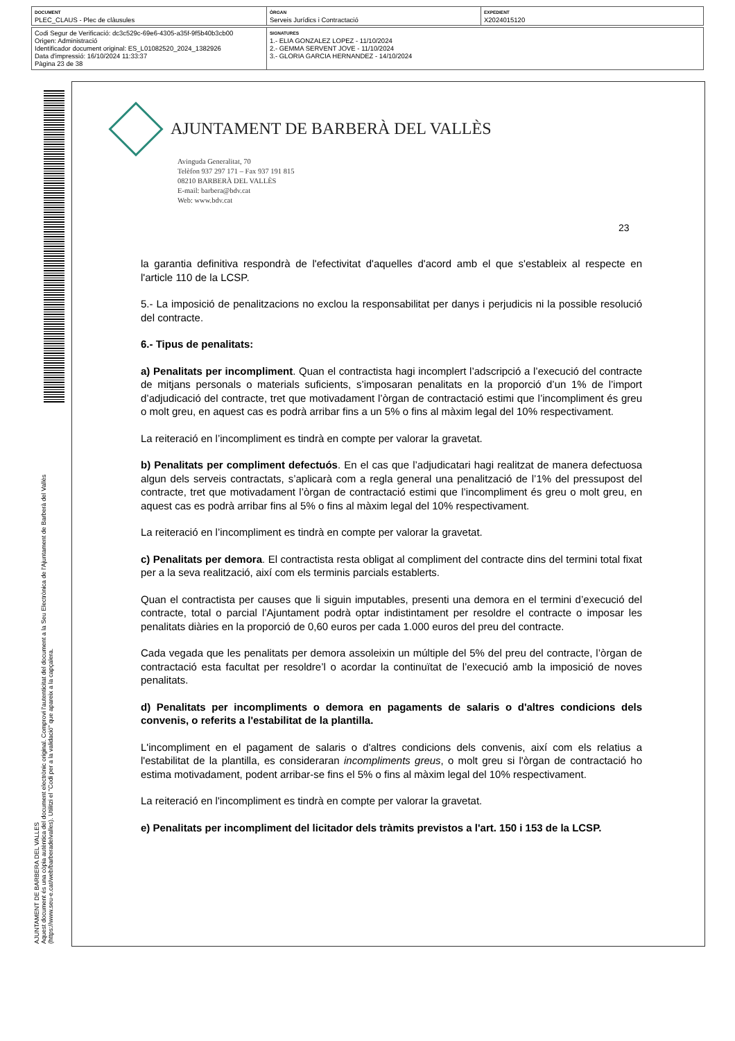| DOCUMENT PLEC_CLAUS - Plec de clàusules | ÒRGAN Serveis Jurídics i Contractació | EXPEDIENT X2024015120 |
| Codi Segur de Verificació: dc3c529c-69e6-4305-a35f-9f5b40b3cb00 Origen: Administració Identificador document original: ES_L01082520_2024_1382926 Data d'impressió: 16/10/2024 11:33:37 Pàgina 23 de 38 | SIGNATURES 1.- ELIA GONZALEZ LOPEZ - 11/10/2024 2.- GEMMA SERVENT JOVE - 11/10/2024 3.- GLORIA GARCIA HERNANDEZ - 14/10/2024 |
AJUNTAMENT DE BARBERA DEL VALLES
Aquest document és una còpia autèntica del document electrònic original. Comprovi l'autenticitat del document a la Seu Electrònica de l'Ajuntament de Barberà del Vallès (https://www.seu-e.cat/web/barberadelvalles). Utilitzi el "Codi per a la validació" que apareix a la capçalera.
AJUNTAMENT DE BARBERÀ DEL VALLÈS
Avinguda Generalitat, 70
Telèfon 937 297 171 – Fax 937 191 815
08210 BARBERÀ DEL VALLÈS
E-mail: barbera@bdv.cat
Web: www.bdv.cat
23
la garantia definitiva respondrà de l'efectivitat d'aquelles d'acord amb el que s'estableix al respecte en l'article 110 de la LCSP.
5.- La imposició de penalitzacions no exclou la responsabilitat per danys i perjudicis ni la possible resolució del contracte.
6.- Tipus de penalitats:
a) Penalitats per incompliment. Quan el contractista hagi incomplert l’adscripció a l’execució del contracte de mitjans personals o materials suficients, s’imposaran penalitats en la proporció d’un 1% de l’import d’adjudicació del contracte, tret que motivadament l’òrgan de contractació estimi que l’incompliment és greu o molt greu, en aquest cas es podrà arribar fins a un 5% o fins al màxim legal del 10% respectivament.
La reiteració en l’incompliment es tindrà en compte per valorar la gravetat.
b) Penalitats per compliment defectuós. En el cas que l’adjudicatari hagi realitzat de manera defectuosa algun dels serveis contractats, s’aplicarà com a regla general una penalització de l’1% del pressupost del contracte, tret que motivadament l’òrgan de contractació estimi que l’incompliment és greu o molt greu, en aquest cas es podrà arribar fins al 5% o fins al màxim legal del 10% respectivament.
La reiteració en l’incompliment es tindrà en compte per valorar la gravetat.
c) Penalitats per demora. El contractista resta obligat al compliment del contracte dins del termini total fixat per a la seva realització, així com els terminis parcials establerts.
Quan el contractista per causes que li siguin imputables, presenti una demora en el termini d’execució del contracte, total o parcial l’Ajuntament podrà optar indistintament per resoldre el contracte o imposar les penalitats diàries en la proporció de 0,60 euros per cada 1.000 euros del preu del contracte.
Cada vegada que les penalitats per demora assoleixin un múltiple del 5% del preu del contracte, l’òrgan de contractació esta facultat per resoldre’l o acordar la continuïtat de l’execució amb la imposició de noves penalitats.
d) Penalitats per incompliments o demora en pagaments de salaris o d'altres condicions dels convenis, o referits a l'estabilitat de la plantilla.
L'incompliment en el pagament de salaris o d'altres condicions dels convenis, així com els relatius a l'estabilitat de la plantilla, es consideraran incompliments greus, o molt greu si l'òrgan de contractació ho estima motivadament, podent arribar-se fins el 5% o fins al màxim legal del 10% respectivament.
La reiteració en l'incompliment es tindrà en compte per valorar la gravetat.
e) Penalitats per incompliment del licitador dels tràmits previstos a l'art. 150 i 153 de la LCSP.